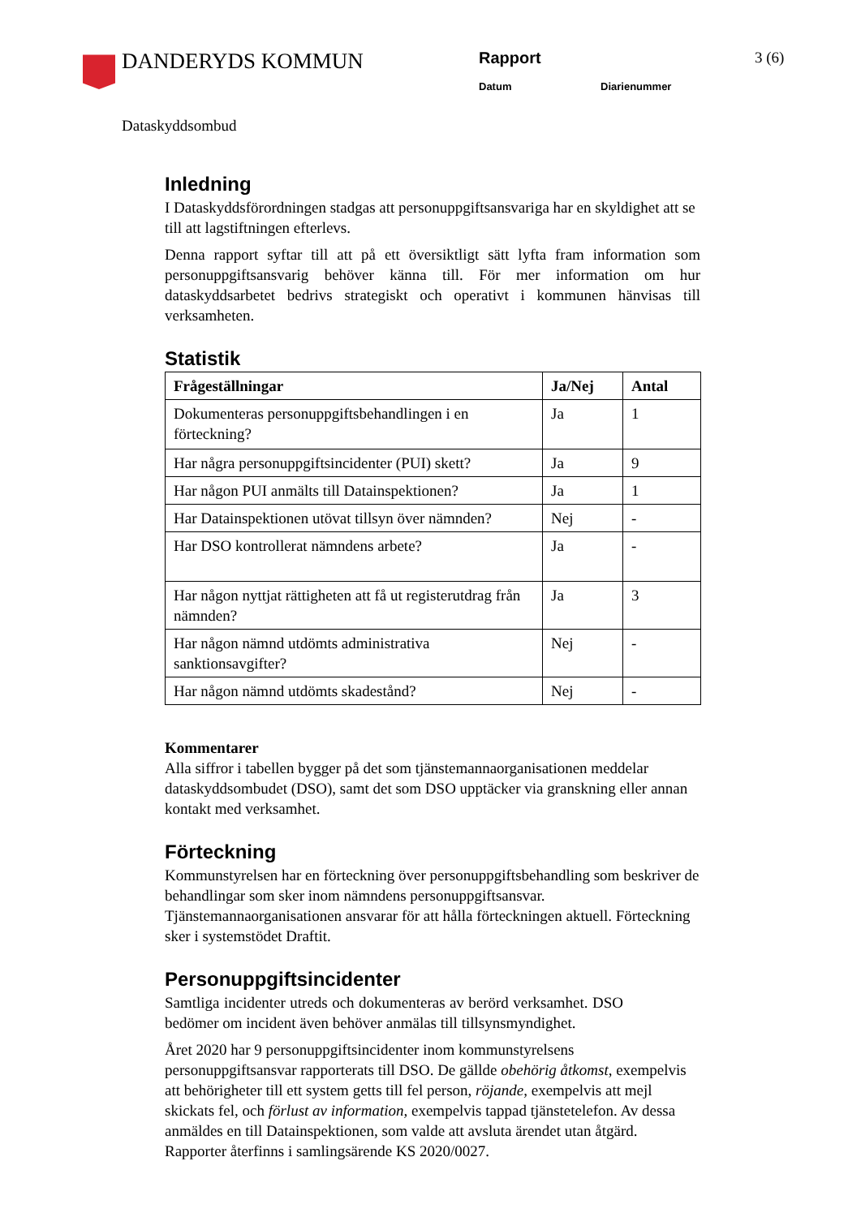DANDERYDS KOMMUN
Rapport
Datum Diarienummer
3 (6)
Dataskyddsombud
Inledning
I Dataskyddsförordningen stadgas att personuppgiftsansvariga har en skyldighet att se till att lagstiftningen efterlevs.
Denna rapport syftar till att på ett översiktligt sätt lyfta fram information som personuppgiftsansvarig behöver känna till. För mer information om hur dataskyddsarbetet bedrivs strategiskt och operativt i kommunen hänvisas till verksamheten.
Statistik
| Frågeställningar | Ja/Nej | Antal |
| --- | --- | --- |
| Dokumenteras personuppgiftsbehandlingen i en förteckning? | Ja | 1 |
| Har några personuppgiftsincidenter (PUI) skett? | Ja | 9 |
| Har någon PUI anmälts till Datainspektionen? | Ja | 1 |
| Har Datainspektionen utövat tillsyn över nämnden? | Nej | - |
| Har DSO kontrollerat nämndens arbete? | Ja | - |
| Har någon nyttjat rättigheten att få ut registerutdrag från nämnden? | Ja | 3 |
| Har någon nämnd utdömts administrativa sanktionsavgifter? | Nej | - |
| Har någon nämnd utdömts skadestånd? | Nej | - |
Kommentarer
Alla siffror i tabellen bygger på det som tjänstemannaorganisationen meddelar dataskyddsombudet (DSO), samt det som DSO upptäcker via granskning eller annan kontakt med verksamhet.
Förteckning
Kommunstyrelsen har en förteckning över personuppgiftsbehandling som beskriver de behandlingar som sker inom nämndens personuppgiftsansvar. Tjänstemannaorganisationen ansvarar för att hålla förteckningen aktuell. Förteckning sker i systemstödet Draftit.
Personuppgiftsincidenter
Samtliga incidenter utreds och dokumenteras av berörd verksamhet. DSO bedömer om incident även behöver anmälas till tillsynsmyndighet.
Året 2020 har 9 personuppgiftsincidenter inom kommunstyrelsens personuppgiftsansvar rapporterats till DSO. De gällde obehörig åtkomst, exempelvis att behörigheter till ett system getts till fel person, röjande, exempelvis att mejl skickats fel, och förlust av information, exempelvis tappad tjänstetelefon. Av dessa anmäldes en till Datainspektionen, som valde att avsluta ärendet utan åtgärd. Rapporter återfinns i samlingsärende KS 2020/0027.